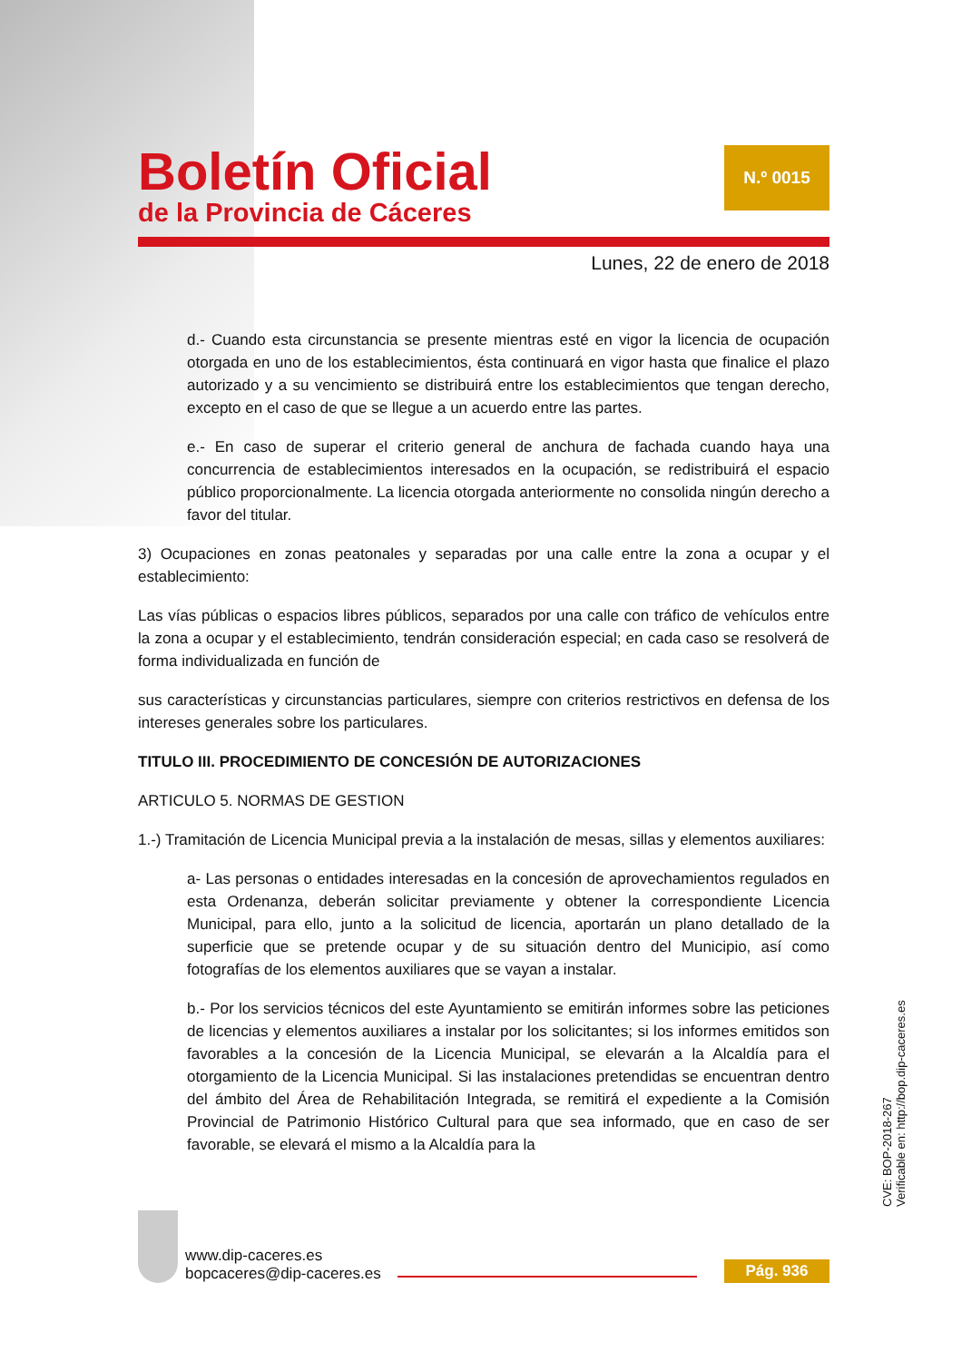Boletín Oficial
de la Provincia de Cáceres
N.º 0015
Lunes, 22 de enero de 2018
d.- Cuando esta circunstancia se presente mientras esté en vigor la licencia de ocupación otorgada en uno de los establecimientos, ésta continuará en vigor hasta que finalice el plazo autorizado y a su vencimiento se distribuirá entre los establecimientos que tengan derecho, excepto en el caso de que se llegue a un acuerdo entre las partes.
e.- En caso de superar el criterio general de anchura de fachada cuando haya una concurrencia de establecimientos interesados en la ocupación, se redistribuirá el espacio público proporcionalmente. La licencia otorgada anteriormente no consolida ningún derecho a favor del titular.
3) Ocupaciones en zonas peatonales y separadas por una calle entre la zona a ocupar y el establecimiento:
Las vías públicas o espacios libres públicos, separados por una calle con tráfico de vehículos entre la zona a ocupar y el establecimiento, tendrán consideración especial; en cada caso se resolverá de forma individualizada en función de
sus características y circunstancias particulares, siempre con criterios restrictivos en defensa de los intereses generales sobre los particulares.
TITULO III. PROCEDIMIENTO DE CONCESIÓN DE AUTORIZACIONES
ARTICULO 5. NORMAS DE GESTION
1.-) Tramitación de Licencia Municipal previa a la instalación de mesas, sillas y elementos auxiliares:
a- Las personas o entidades interesadas en la concesión de aprovechamientos regulados en esta Ordenanza, deberán solicitar previamente y obtener la correspondiente Licencia Municipal, para ello, junto a la solicitud de licencia, aportarán un plano detallado de la superficie que se pretende ocupar y de su situación dentro del Municipio, así como fotografías de los elementos auxiliares que se vayan a instalar.
b.- Por los servicios técnicos del este Ayuntamiento se emitirán informes sobre las peticiones de licencias y elementos auxiliares a instalar por los solicitantes; si los informes emitidos son favorables a la concesión de la Licencia Municipal, se elevarán a la Alcaldía para el otorgamiento de la Licencia Municipal. Si las instalaciones pretendidas se encuentran dentro del ámbito del Área de Rehabilitación Integrada, se remitirá el expediente a la Comisión Provincial de Patrimonio Histórico Cultural para que sea informado, que en caso de ser favorable, se elevará el mismo a la Alcaldía para la
www.dip-caceres.es
bopcaceres@dip-caceres.es
Pág. 936
CVE: BOP-2018-267
Verificable en: http://bop.dip-caceres.es